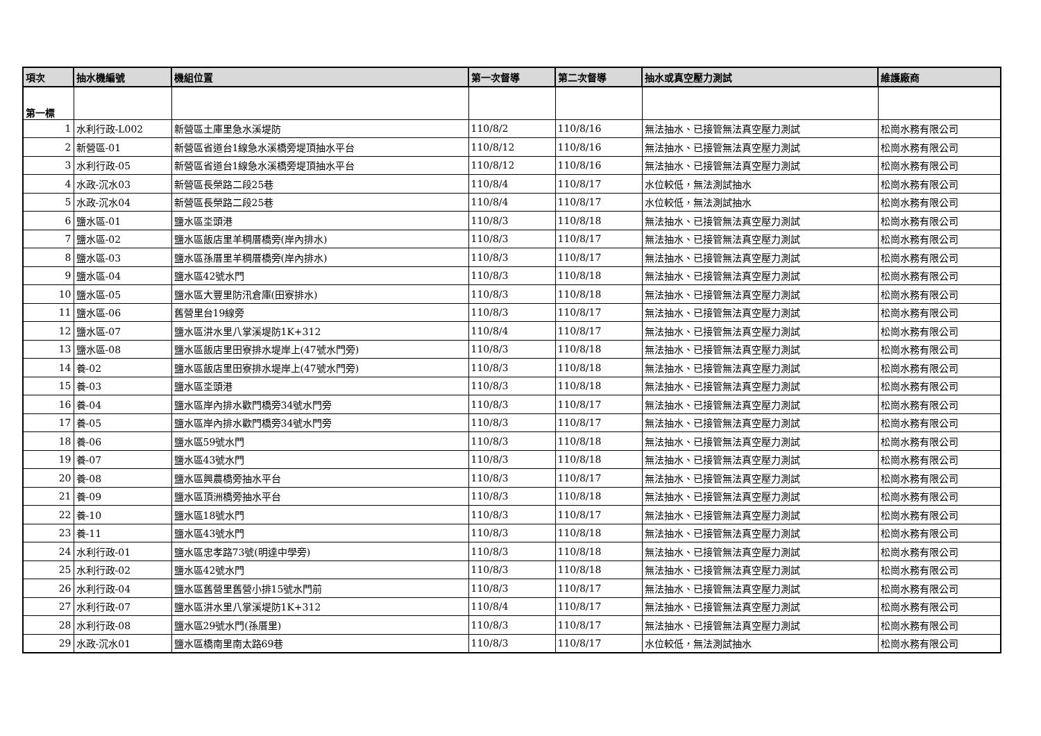| 項次 | 抽水機編號 | 機組位置 | 第一次督導 | 第二次督導 | 抽水或真空壓力測試 | 維護廠商 |
| --- | --- | --- | --- | --- | --- | --- |
| 第一標 | | | | | | |
| 1 | 水利行政-L002 | 新營區土庫里急水溪堤防 | 110/8/2 | 110/8/16 | 無法抽水、已接管無法真空壓力測試 | 松崗水務有限公司 |
| 2 | 新營區-01 | 新營區省道台1線急水溪橋旁堤頂抽水平台 | 110/8/12 | 110/8/16 | 無法抽水、已接管無法真空壓力測試 | 松崗水務有限公司 |
| 3 | 水利行政-05 | 新營區省道台1線急水溪橋旁堤頂抽水平台 | 110/8/12 | 110/8/16 | 無法抽水、已接管無法真空壓力測試 | 松崗水務有限公司 |
| 4 | 水政-沉水03 | 新營區長榮路二段25巷 | 110/8/4 | 110/8/17 | 水位較低，無法測試抽水 | 松崗水務有限公司 |
| 5 | 水政-沉水04 | 新營區長榮路二段25巷 | 110/8/4 | 110/8/17 | 水位較低，無法測試抽水 | 松崗水務有限公司 |
| 6 | 鹽水區-01 | 鹽水區坔頭港 | 110/8/3 | 110/8/18 | 無法抽水、已接管無法真空壓力測試 | 松崗水務有限公司 |
| 7 | 鹽水區-02 | 鹽水區飯店里羊稠厝橋旁(岸內排水) | 110/8/3 | 110/8/17 | 無法抽水、已接管無法真空壓力測試 | 松崗水務有限公司 |
| 8 | 鹽水區-03 | 鹽水區孫厝里羊稠厝橋旁(岸內排水) | 110/8/3 | 110/8/17 | 無法抽水、已接管無法真空壓力測試 | 松崗水務有限公司 |
| 9 | 鹽水區-04 | 鹽水區42號水門 | 110/8/3 | 110/8/18 | 無法抽水、已接管無法真空壓力測試 | 松崗水務有限公司 |
| 10 | 鹽水區-05 | 鹽水區大豐里防汛倉庫(田寮排水) | 110/8/3 | 110/8/18 | 無法抽水、已接管無法真空壓力測試 | 松崗水務有限公司 |
| 11 | 鹽水區-06 | 舊營里台19線旁 | 110/8/3 | 110/8/17 | 無法抽水、已接管無法真空壓力測試 | 松崗水務有限公司 |
| 12 | 鹽水區-07 | 鹽水區汫水里八掌溪堤防1K+312 | 110/8/4 | 110/8/17 | 無法抽水、已接管無法真空壓力測試 | 松崗水務有限公司 |
| 13 | 鹽水區-08 | 鹽水區飯店里田寮排水堤岸上(47號水門旁) | 110/8/3 | 110/8/18 | 無法抽水、已接管無法真空壓力測試 | 松崗水務有限公司 |
| 14 | 養-02 | 鹽水區飯店里田寮排水堤岸上(47號水門旁) | 110/8/3 | 110/8/18 | 無法抽水、已接管無法真空壓力測試 | 松崗水務有限公司 |
| 15 | 養-03 | 鹽水區坔頭港 | 110/8/3 | 110/8/18 | 無法抽水、已接管無法真空壓力測試 | 松崗水務有限公司 |
| 16 | 養-04 | 鹽水區岸內排水歡門橋旁34號水門旁 | 110/8/3 | 110/8/17 | 無法抽水、已接管無法真空壓力測試 | 松崗水務有限公司 |
| 17 | 養-05 | 鹽水區岸內排水歡門橋旁34號水門旁 | 110/8/3 | 110/8/17 | 無法抽水、已接管無法真空壓力測試 | 松崗水務有限公司 |
| 18 | 養-06 | 鹽水區59號水門 | 110/8/3 | 110/8/18 | 無法抽水、已接管無法真空壓力測試 | 松崗水務有限公司 |
| 19 | 養-07 | 鹽水區43號水門 | 110/8/3 | 110/8/18 | 無法抽水、已接管無法真空壓力測試 | 松崗水務有限公司 |
| 20 | 養-08 | 鹽水區興農橋旁抽水平台 | 110/8/3 | 110/8/17 | 無法抽水、已接管無法真空壓力測試 | 松崗水務有限公司 |
| 21 | 養-09 | 鹽水區頂洲橋旁抽水平台 | 110/8/3 | 110/8/18 | 無法抽水、已接管無法真空壓力測試 | 松崗水務有限公司 |
| 22 | 養-10 | 鹽水區18號水門 | 110/8/3 | 110/8/17 | 無法抽水、已接管無法真空壓力測試 | 松崗水務有限公司 |
| 23 | 養-11 | 鹽水區43號水門 | 110/8/3 | 110/8/18 | 無法抽水、已接管無法真空壓力測試 | 松崗水務有限公司 |
| 24 | 水利行政-01 | 鹽水區忠孝路73號(明達中學旁) | 110/8/3 | 110/8/18 | 無法抽水、已接管無法真空壓力測試 | 松崗水務有限公司 |
| 25 | 水利行政-02 | 鹽水區42號水門 | 110/8/3 | 110/8/18 | 無法抽水、已接管無法真空壓力測試 | 松崗水務有限公司 |
| 26 | 水利行政-04 | 鹽水區舊營里舊營小排15號水門前 | 110/8/3 | 110/8/17 | 無法抽水、已接管無法真空壓力測試 | 松崗水務有限公司 |
| 27 | 水利行政-07 | 鹽水區汫水里八掌溪堤防1K+312 | 110/8/4 | 110/8/17 | 無法抽水、已接管無法真空壓力測試 | 松崗水務有限公司 |
| 28 | 水利行政-08 | 鹽水區29號水門(孫厝里) | 110/8/3 | 110/8/17 | 無法抽水、已接管無法真空壓力測試 | 松崗水務有限公司 |
| 29 | 水政-沉水01 | 鹽水區橋南里南太路69巷 | 110/8/3 | 110/8/17 | 水位較低，無法測試抽水 | 松崗水務有限公司 |